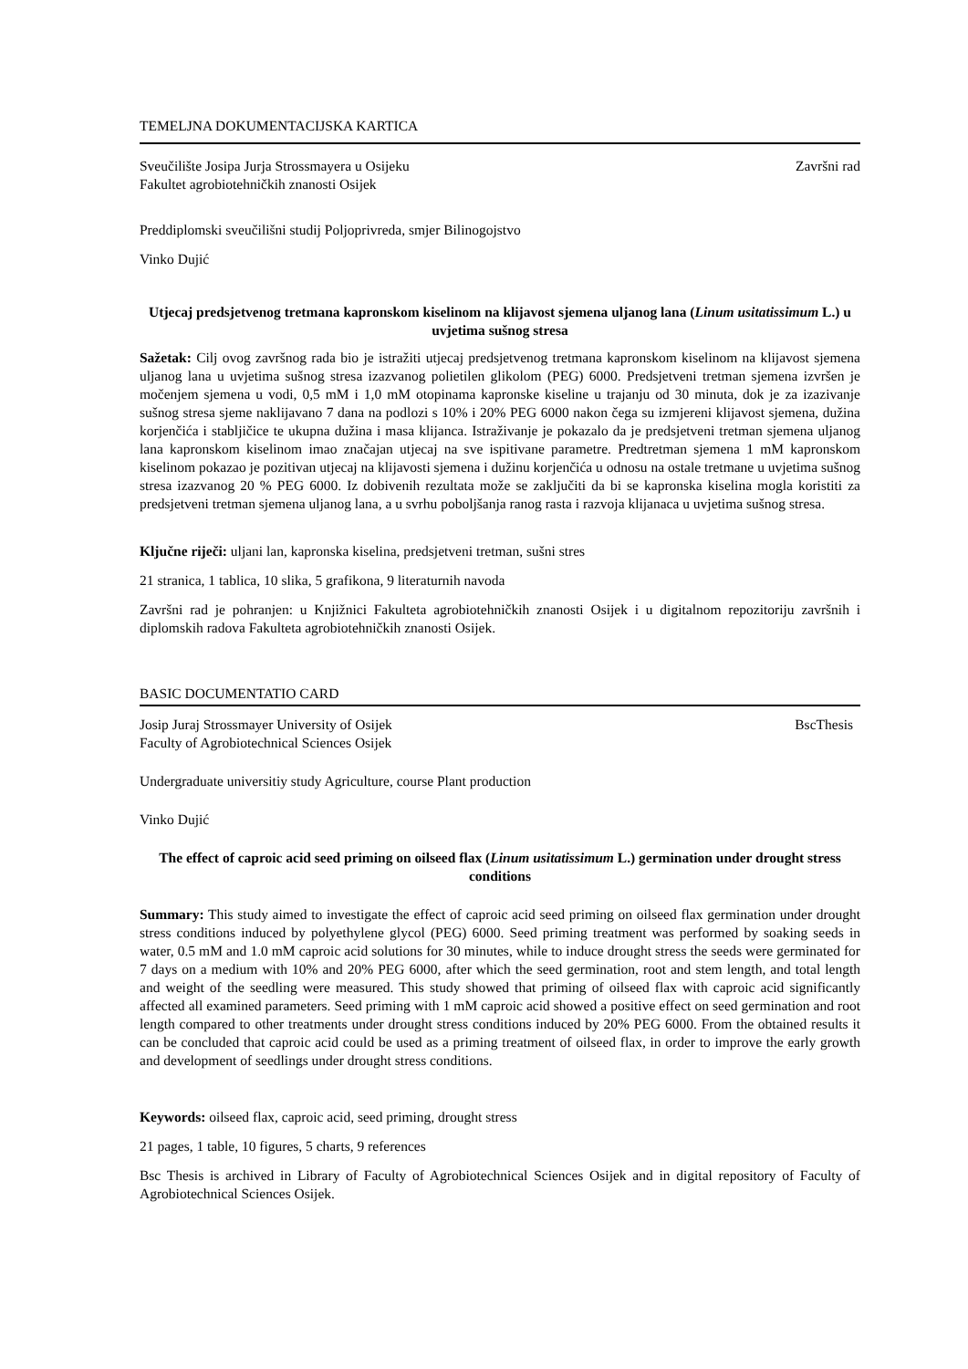TEMELJNA DOKUMENTACIJSKA KARTICA
Sveučilište Josipa Jurja Strossmayera u Osijeku Završni rad
Fakultet agrobiotehničkih znanosti Osijek
Preddiplomski sveučilišni studij Poljoprivreda, smjer Bilinogojstvo
Vinko Dujić
Utjecaj predsjetvenog tretmana kapronskom kiselinom na klijavost sjemena uljanog lana (Linum usitatissimum L.) u uvjetima sušnog stresa
Sažetak: Cilj ovog završnog rada bio je istražiti utjecaj predsjetvenog tretmana kapronskom kiselinom na klijavost sjemena uljanog lana u uvjetima sušnog stresa izazvanog polietilen glikolom (PEG) 6000. Predsjetveni tretman sjemena izvršen je močenjem sjemena u vodi, 0,5 mM i 1,0 mM otopinama kapronske kiseline u trajanju od 30 minuta, dok je za izazivanje sušnog stresa sjeme naklijavano 7 dana na podlozi s 10% i 20% PEG 6000 nakon čega su izmjereni klijavost sjemena, dužina korjenčića i stabljičice te ukupna dužina i masa klijanca. Istraživanje je pokazalo da je predsjetveni tretman sjemena uljanog lana kapronskom kiselinom imao značajan utjecaj na sve ispitivane parametre. Predtretman sjemena 1 mM kapronskom kiselinom pokazao je pozitivan utjecaj na klijavosti sjemena i dužinu korjenčića u odnosu na ostale tretmane u uvjetima sušnog stresa izazvanog 20 % PEG 6000. Iz dobivenih rezultata može se zaključiti da bi se kapronska kiselina mogla koristiti za predsjetveni tretman sjemena uljanog lana, a u svrhu poboljšanja ranog rasta i razvoja klijanaca u uvjetima sušnog stresa.
Ključne riječi: uljani lan, kapronska kiselina, predsjetveni tretman, sušni stres
21 stranica, 1 tablica, 10 slika, 5 grafikona, 9 literaturnih navoda
Završni rad je pohranjen: u Knjižnici Fakulteta agrobiotehničkih znanosti Osijek i u digitalnom repozitoriju završnih i diplomskih radova Fakulteta agrobiotehničkih znanosti Osijek.
BASIC DOCUMENTATIO CARD
Josip Juraj Strossmayer University of Osijek BscThesis
Faculty of Agrobiotechnical Sciences Osijek
Undergraduate universitiy study Agriculture, course Plant production
Vinko Dujić
The effect of caproic acid seed priming on oilseed flax (Linum usitatissimum L.) germination under drought stress conditions
Summary: This study aimed to investigate the effect of caproic acid seed priming on oilseed flax germination under drought stress conditions induced by polyethylene glycol (PEG) 6000. Seed priming treatment was performed by soaking seeds in water, 0.5 mM and 1.0 mM caproic acid solutions for 30 minutes, while to induce drought stress the seeds were germinated for 7 days on a medium with 10% and 20% PEG 6000, after which the seed germination, root and stem length, and total length and weight of the seedling were measured. This study showed that priming of oilseed flax with caproic acid significantly affected all examined parameters. Seed priming with 1 mM caproic acid showed a positive effect on seed germination and root length compared to other treatments under drought stress conditions induced by 20% PEG 6000. From the obtained results it can be concluded that caproic acid could be used as a priming treatment of oilseed flax, in order to improve the early growth and development of seedlings under drought stress conditions.
Keywords: oilseed flax, caproic acid, seed priming, drought stress
21 pages, 1 table, 10 figures, 5 charts, 9 references
Bsc Thesis is archived in Library of Faculty of Agrobiotechnical Sciences Osijek and in digital repository of Faculty of Agrobiotechnical Sciences Osijek.